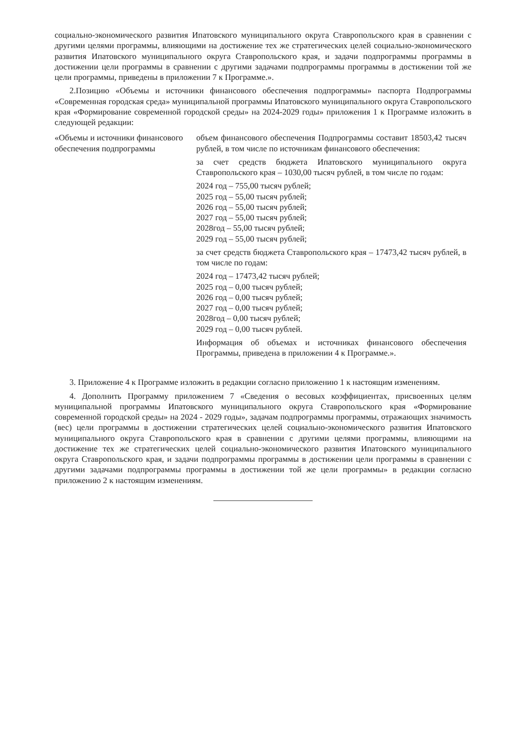социально-экономического развития Ипатовского муниципального округа Ставропольского края в сравнении с другими целями программы, влияющими на достижение тех же стратегических целей социально-экономического развития Ипатовского муниципального округа Ставропольского края, и задачи подпрограммы программы в достижении цели программы в сравнении с другими задачами подпрограммы программы в достижении той же цели программы, приведены в приложении 7 к Программе.».
2.Позицию «Объемы и источники финансового обеспечения подпрограммы» паспорта Подпрограммы «Современная городская среда» муниципальной программы Ипатовского муниципального округа Ставропольского края «Формирование современной городской среды» на 2024-2029 годы» приложения 1 к Программе изложить в следующей редакции:
| «Объемы и источники финансового обеспечения подпрограммы | объем финансового обеспечения Подпрограммы составит 18503,42 тысяч рублей, в том числе по источникам финансового обеспечения: за счет средств бюджета Ипатовского муниципального округа Ставропольского края – 1030,00 тысяч рублей, в том числе по годам: 2024 год – 755,00 тысяч рублей; 2025 год – 55,00 тысяч рублей; 2026 год – 55,00 тысяч рублей; 2027 год – 55,00 тысяч рублей; 2028год – 55,00 тысяч рублей; 2029 год – 55,00 тысяч рублей; за счет средств бюджета Ставропольского края – 17473,42 тысяч рублей, в том числе по годам: 2024 год – 17473,42 тысяч рублей; 2025 год – 0,00 тысяч рублей; 2026 год – 0,00 тысяч рублей; 2027 год – 0,00 тысяч рублей; 2028год – 0,00 тысяч рублей; 2029 год – 0,00 тысяч рублей. Информация об объемах и источниках финансового обеспечения Программы, приведена в приложении 4 к Программе.». |
3. Приложение 4 к Программе изложить в редакции согласно приложению 1 к настоящим изменениям.
4. Дополнить Программу приложением 7 «Сведения о весовых коэффициентах, присвоенных целям муниципальной программы Ипатовского муниципального округа Ставропольского края «Формирование современной городской среды» на 2024 - 2029 годы», задачам подпрограммы программы, отражающих значимость (вес) цели программы в достижении стратегических целей социально-экономического развития Ипатовского муниципального округа Ставропольского края в сравнении с другими целями программы, влияющими на достижение тех же стратегических целей социально-экономического развития Ипатовского муниципального округа Ставропольского края, и задачи подпрограммы программы в достижении цели программы в сравнении с другими задачами подпрограммы программы в достижении той же цели программы» в редакции согласно приложению 2 к настоящим изменениям.